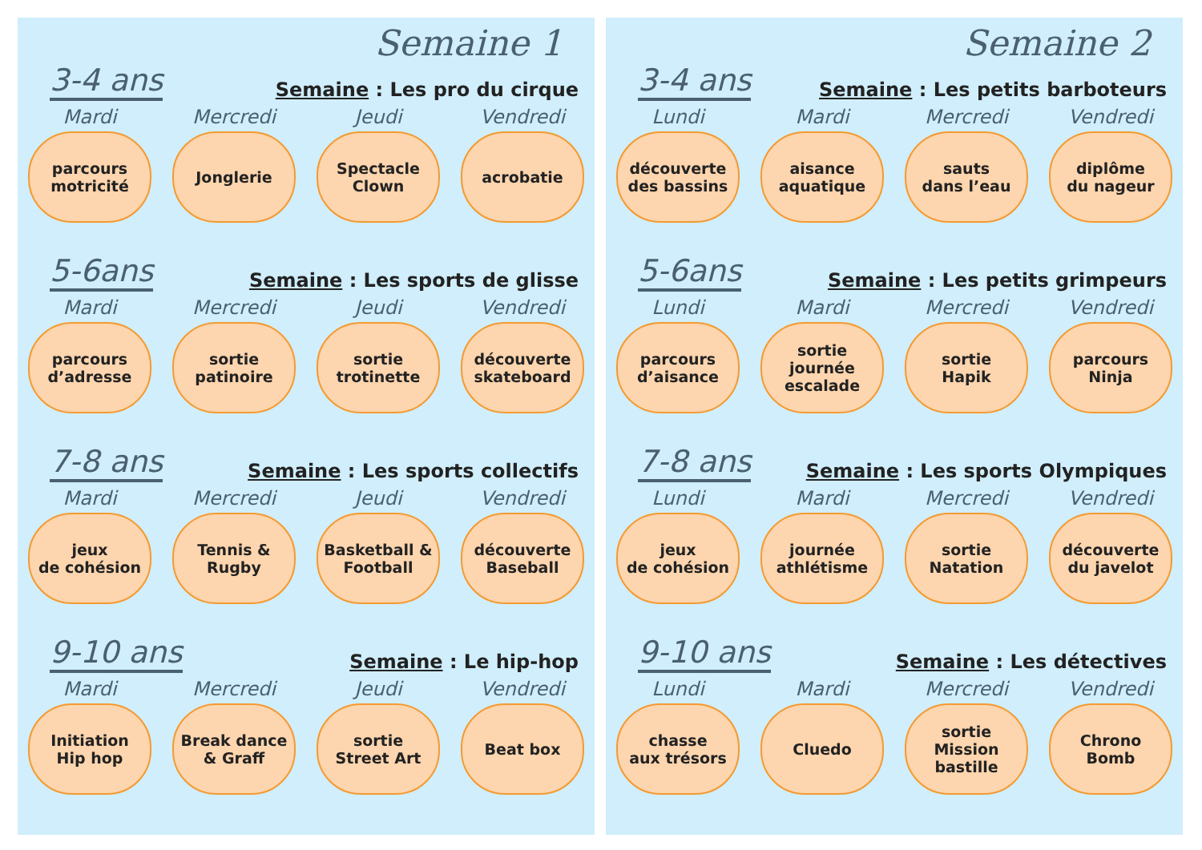Semaine 1
3-4 ans Semaine : Les pro du cirque
Mardi
parcours
motricité
Mercredi
Jonglerie
Jeudi
Spectacle
Clown
Vendredi
acrobatie
5-6ans Semaine : Les sports de glisse
Mardi
parcours
d’adresse
Mercredi
sortie
patinoire
Jeudi
sortie
trotinette
Vendredi
découverte
skateboard
7-8 ans Semaine : Les sports collectifs
Mardi
jeux
de cohésion
Mercredi
Tennis &
Rugby
Jeudi
Basketball &
Football
Vendredi
découverte
Baseball
9-10 ans Semaine : Le hip-hop
Mardi
Initiation
Hip hop
Mercredi
Break dance
& Graff
Jeudi
sortie
Street Art
Vendredi
Beat box
Semaine 2
3-4 ans Semaine : Les petits barboteurs
Lundi
découverte
des bassins
Mardi
aisance
aquatique
Mercredi
sauts
dans l’eau
Vendredi
diplôme
du nageur
5-6ans Semaine : Les petits grimpeurs
Lundi
parcours
d’aisance
Mardi
sortie journée
escalade
Mercredi
sortie
Hapik
Vendredi
parcours
Ninja
7-8 ans Semaine : Les sports Olympiques
Lundi
jeux
de cohésion
Mardi
journée
athlétisme
Mercredi
sortie
Natation
Vendredi
découverte
du javelot
9-10 ans Semaine : Les détectives
Lundi
chasse
aux trésors
Mardi
Cluedo
Mercredi
sortie
Mission bastille
Vendredi
Chrono
Bomb